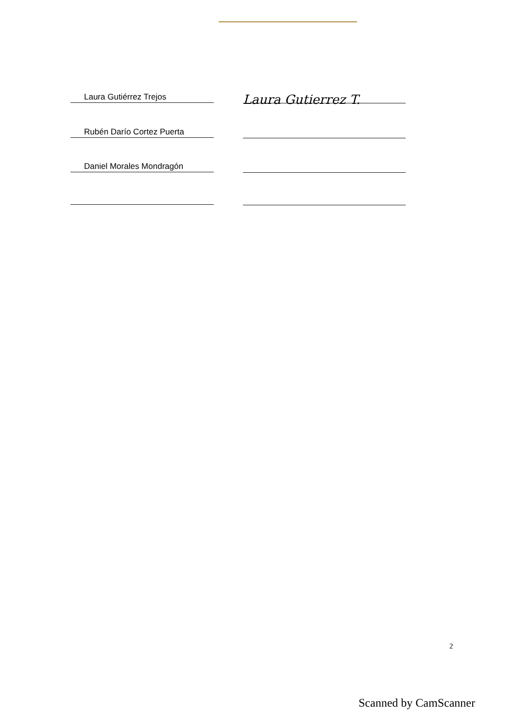Laura Gutiérrez Trejos
Laura Gutierrez T.
Rubén Darío Cortez Puerta
Daniel Morales Mondragón
2
Scanned by CamScanner